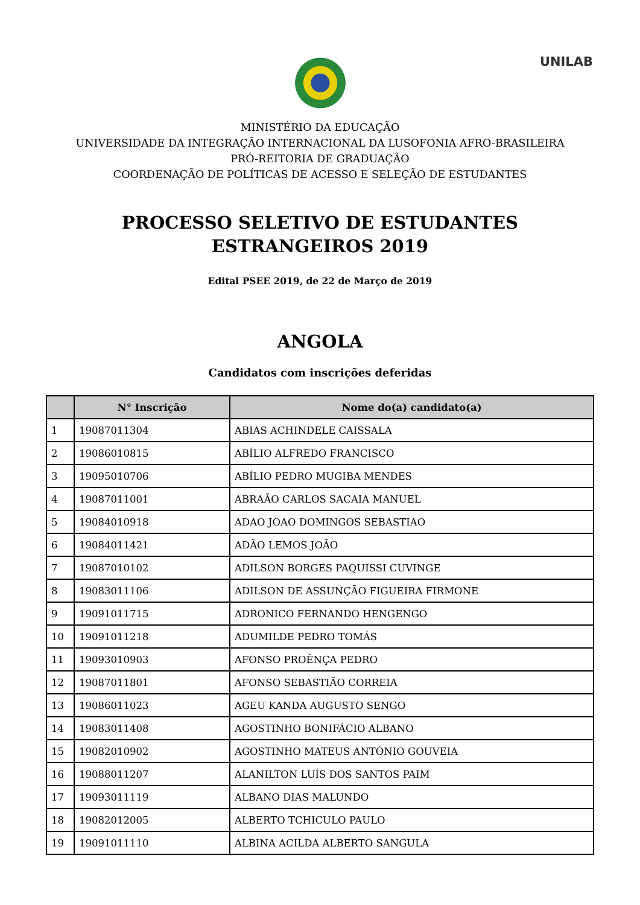UNILAB
MINISTÉRIO DA EDUCAÇÃO
UNIVERSIDADE DA INTEGRAÇÃO INTERNACIONAL DA LUSOFONIA AFRO-BRASILEIRA
PRÓ-REITORIA DE GRADUAÇÃO
COORDENAÇÃO DE POLÍTICAS DE ACESSO E SELEÇÃO DE ESTUDANTES
PROCESSO SELETIVO DE ESTUDANTES ESTRANGEIROS 2019
Edital PSEE 2019, de 22 de Março de 2019
ANGOLA
Candidatos com inscrições deferidas
| | N° Inscrição | Nome do(a) candidato(a) |
| --- | --- | --- |
| 1 | 19087011304 | ABIAS ACHINDELE CAISSALA |
| 2 | 19086010815 | ABÍLIO ALFREDO FRANCISCO |
| 3 | 19095010706 | ABÍLIO PEDRO MUGIBA MENDES |
| 4 | 19087011001 | ABRAÃO CARLOS SACAIA MANUEL |
| 5 | 19084010918 | ADAO JOAO DOMINGOS SEBASTIAO |
| 6 | 19084011421 | ADÃO LEMOS JOÃO |
| 7 | 19087010102 | ADILSON BORGES PAQUISSI CUVINGE |
| 8 | 19083011106 | ADILSON DE ASSUNÇÃO FIGUEIRA FIRMONE |
| 9 | 19091011715 | ADRONICO FERNANDO HENGENGO |
| 10 | 19091011218 | ADUMILDE PEDRO TOMÁS |
| 11 | 19093010903 | AFONSO PROÊNÇA PEDRO |
| 12 | 19087011801 | AFONSO SEBASTIÃO CORREIA |
| 13 | 19086011023 | AGEU KANDA AUGUSTO SENGO |
| 14 | 19083011408 | AGOSTINHO BONIFÁCIO ALBANO |
| 15 | 19082010902 | AGOSTINHO MATEUS ANTÓNIO GOUVEIA |
| 16 | 19088011207 | ALANILTON LUÍS DOS SANTOS PAIM |
| 17 | 19093011119 | ALBANO DIAS MALUNDO |
| 18 | 19082012005 | ALBERTO TCHICULO PAULO |
| 19 | 19091011110 | ALBINA ACILDA ALBERTO SANGULA |